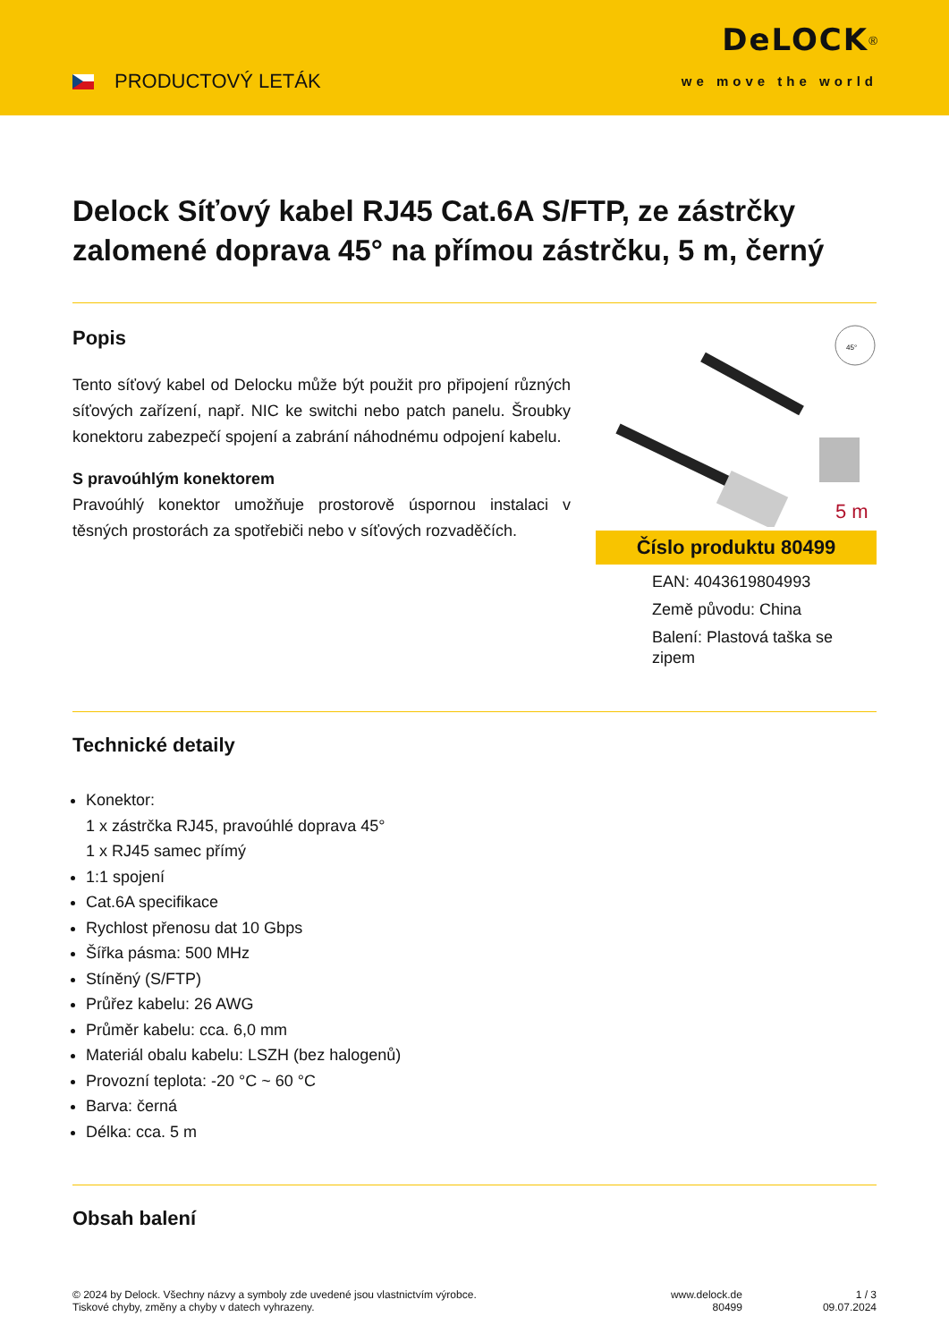PRODUCTOVÝ LETÁK
DeLOCK<sup>®</sup>
we move the world
Delock Síťový kabel RJ45 Cat.6A S/FTP, ze zástrčky zalomené doprava 45° na přímou zástrčku, 5 m, černý
Popis
Tento síťový kabel od Delocku může být použit pro připojení různých síťových zařízení, např. NIC ke switchi nebo patch panelu. Šroubky konektoru zabezpečí spojení a zabrání náhodnému odpojení kabelu.
S pravoúhlým konektorem
Pravoúhlý konektor umožňuje prostorově úspornou instalaci v těsných prostorách za spotřebiči nebo v síťových rozvaděčích.
45°
5 m
Číslo produktu 80499
EAN: 4043619804993
Země původu: China
Balení: Plastová taška se zipem
Technické detaily
Konektor:
1 x zástrčka RJ45, pravoúhlé doprava 45°
1 x RJ45 samec přímý
1:1 spojení
Cat.6A specifikace
Rychlost přenosu dat 10 Gbps
Šířka pásma: 500 MHz
Stíněný (S/FTP)
Průřez kabelu: 26 AWG
Průměr kabelu: cca. 6,0 mm
Materiál obalu kabelu: LSZH (bez halogenů)
Provozní teplota: -20 °C ~ 60 °C
Barva: černá
Délka: cca. 5 m
Obsah balení
© 2024 by Delock. Všechny názvy a symboly zde uvedené jsou vlastnictvím výrobce.
Tiskové chyby, změny a chyby v datech vyhrazeny.
www.delock.de
80499
1 / 3
09.07.2024